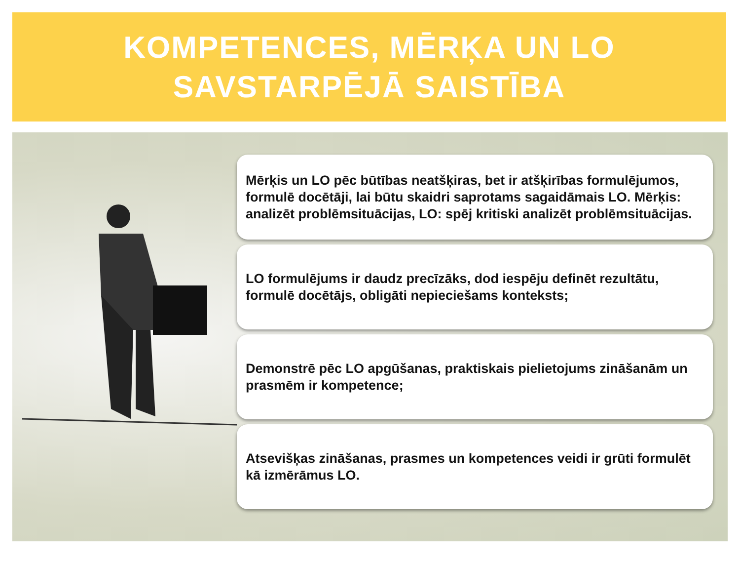KOMPETENCES, MĒRĶA UN LO
SAVSTARPĒJĀ SAISTĪBA
Mērķis un LO pēc būtības neatšķiras, bet ir atšķirības formulējumos, formulē docētāji, lai būtu skaidri saprotams sagaidāmais LO. Mērķis: analizēt problēmsituācijas, LO: spēj kritiski analizēt problēmsituācijas.
LO formulējums ir daudz precīzāks, dod iespēju definēt rezultātu, formulē docētājs, obligāti nepieciešams konteksts;
Demonstrē pēc LO apgūšanas, praktiskais pielietojums zināšanām un prasmēm ir kompetence;
Atsevišķas zināšanas, prasmes un kompetences veidi ir grūti formulēt kā izmērāmus LO.